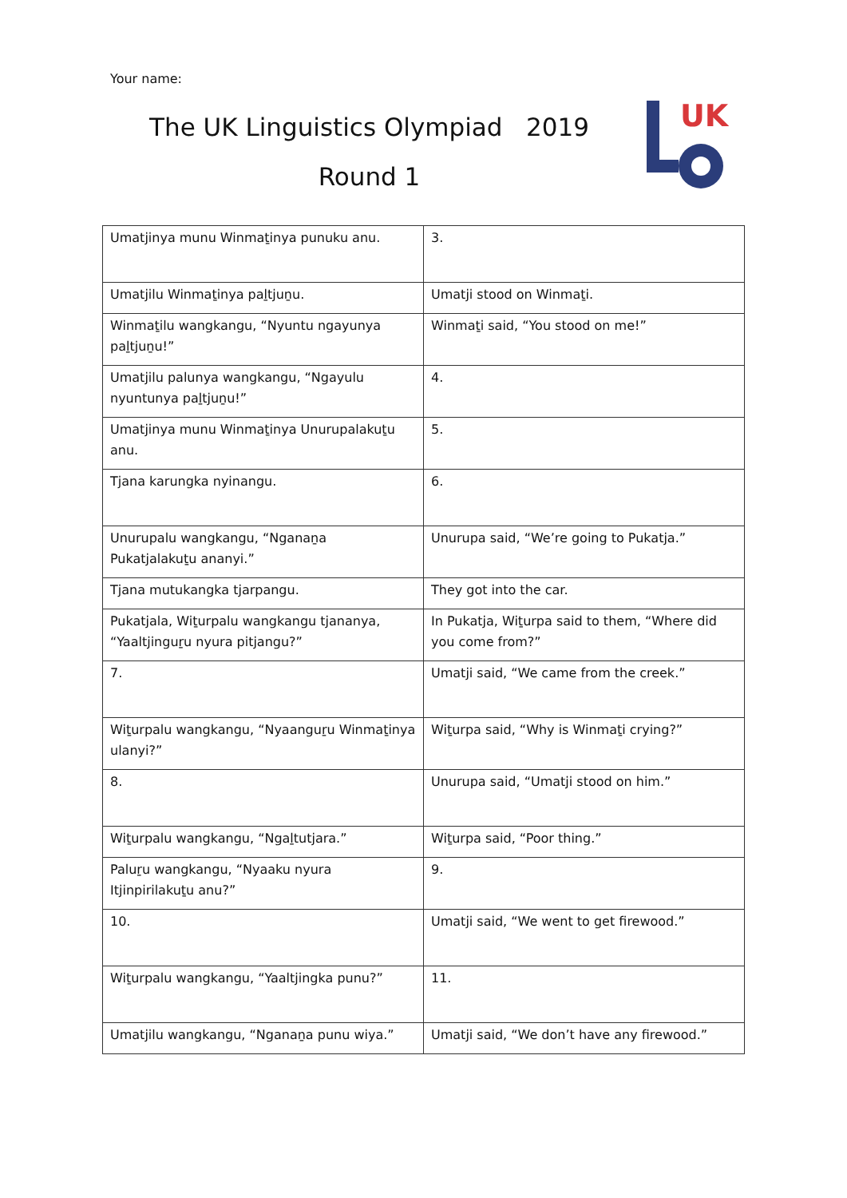Your name:
The UK Linguistics Olympiad 2019
Round 1
UK
| Umatjinya munu Winmaṯinya punuku anu. | 3. |
| Umatjilu Winmaṯinya paḻtjuṉu. | Umatji stood on Winmaṯi. |
| Winmaṯilu wangkangu, “Nyuntu ngayunya paḻtjuṉu!” | Winmaṯi said, “You stood on me!” |
| Umatjilu palunya wangkangu, “Ngayulu nyuntunya paḻtjuṉu!” | 4. |
| Umatjinya munu Winmaṯinya Unurupalakuṯu anu. | 5. |
| Tjana karungka nyinangu. | 6. |
| Unurupalu wangkangu, “Nganaṉa Pukatjalakuṯu ananyi.” | Unurupa said, “We’re going to Pukatja.” |
| Tjana mutukangka tjarpangu. | They got into the car. |
| Pukatjala, Wiṯurpalu wangkangu tjananya, “Yaaltjinguṟu nyura pitjangu?” | In Pukatja, Wiṯurpa said to them, “Where did you come from?” |
| 7. | Umatji said, “We came from the creek.” |
| Wiṯurpalu wangkangu, “Nyaanguṟu Winmaṯinya ulanyi?” | Wiṯurpa said, “Why is Winmaṯi crying?” |
| 8. | Unurupa said, “Umatji stood on him.” |
| Wiṯurpalu wangkangu, “Ngaḻtutjara.” | Wiṯurpa said, “Poor thing.” |
| Paluṟu wangkangu, “Nyaaku nyura Itjinpirilakuṯu anu?” | 9. |
| 10. | Umatji said, “We went to get firewood.” |
| Wiṯurpalu wangkangu, “Yaaltjingka punu?” | 11. |
| Umatjilu wangkangu, “Nganaṉa punu wiya.” | Umatji said, “We don’t have any firewood.” |